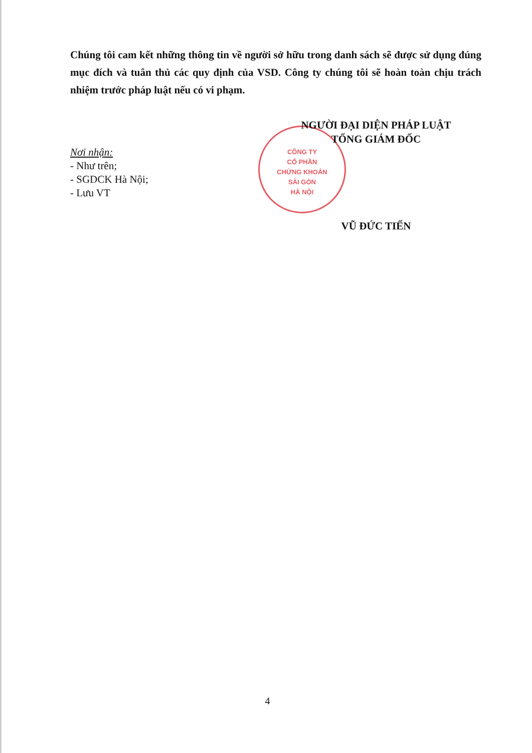Chúng tôi cam kết những thông tin về người sở hữu trong danh sách sẽ được sử dụng đúng mục đích và tuân thủ các quy định của VSD. Công ty chúng tôi sẽ hoàn toàn chịu trách nhiệm trước pháp luật nếu có vi phạm.
CÔNG TY
CỔ PHẦN
CHỨNG KHOÁN
SÀI GÒN
HÀ NỘI
Nơi nhận:
- Như trên;
- SGDCK Hà Nội;
- Lưu VT
NGƯỜI ĐẠI DIỆN PHÁP LUẬT
TỔNG GIÁM ĐỐC
VŨ ĐỨC TIẾN
4